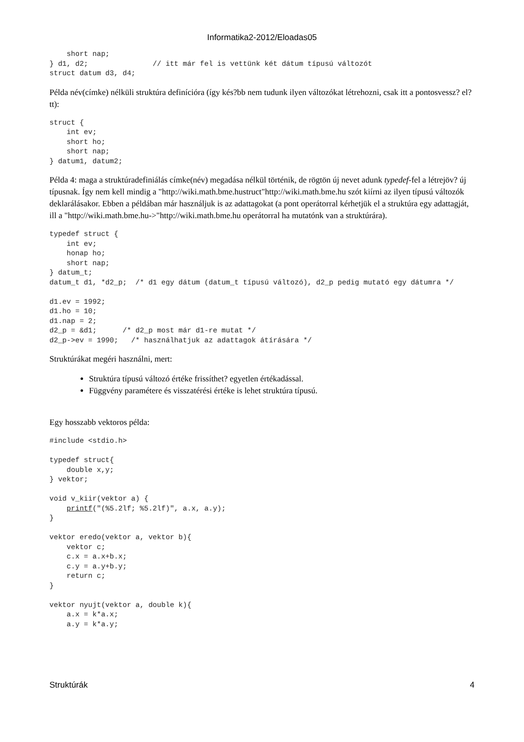Informatika2-2012/Eloadas05
    short nap;
} d1, d2;               // itt már fel is vettünk két dátum típusú változót
struct datum d3, d4;
Példa név(címke) nélküli struktúra definícióra (így kés?bb nem tudunk ilyen változókat létrehozni, csak itt a pontosvessz? el?tt):
struct {
    int ev;
    short ho;
    short nap;
} datum1, datum2;
Példa 4: maga a struktúradefiniálás címke(név) megadása nélkül történik, de rögtön új nevet adunk typedef-fel a létrejöv? új típusnak. Így nem kell mindig a "http://wiki.math.bme.hustruct"http://wiki.math.bme.hu szót kiírni az ilyen típusú változók deklarálásakor. Ebben a példában már használjuk is az adattagokat (a pont operátorral kérhetjük el a struktúra egy adattagját, ill a "http://wiki.math.bme.hu->"http://wiki.math.bme.hu operátorral ha mutatónk van a struktúrára).
typedef struct {
    int ev;
    honap ho;
    short nap;
} datum_t;
datum_t d1, *d2_p;  /* d1 egy dátum (datum_t típusú változó), d2_p pedig mutató egy dátumra */

d1.ev = 1992;
d1.ho = 10;
d1.nap = 2;
d2_p = &d1;      /* d2_p most már d1-re mutat */
d2_p->ev = 1990;   /* használhatjuk az adattagok átírására */
Struktúrákat megéri használni, mert:
Struktúra típusú változó értéke frissíthet? egyetlen értékadással.
Függvény paramétere és visszatérési értéke is lehet struktúra típusú.
Egy hosszabb vektoros példa:
#include <stdio.h>

typedef struct{
    double x,y;
} vektor;

void v_kiir(vektor a) {
    printf("(%5.2lf; %5.2lf)", a.x, a.y);
}

vektor eredo(vektor a, vektor b){
    vektor c;
    c.x = a.x+b.x;
    c.y = a.y+b.y;
    return c;
}

vektor nyujt(vektor a, double k){
    a.x = k*a.x;
    a.y = k*a.y;
Struktúrák 4